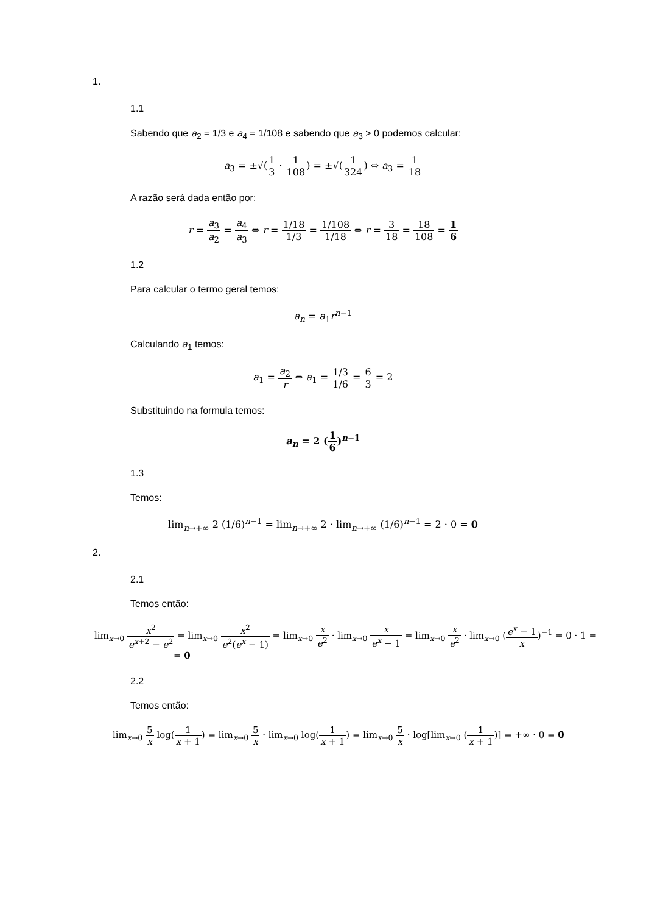1.
1.1
Sabendo que a<sub>2</sub> = 1/3 e a<sub>4</sub> = 1/108 e sabendo que a<sub>3</sub> > 0 podemos calcular:
a<sub>3</sub> = ±√(1 3 · 1 108) = ±√(1 324) ⇔ a<sub>3</sub> = 1 18
A razão será dada então por:
r = a<sub>3</sub> a<sub>2</sub> = a<sub>4</sub> a<sub>3</sub> ⇔ r = 1/18 1/3 = 1/108 1/18 ⇔ r = 3 18 = 18 108 = 1 6
1.2
Para calcular o termo geral temos:
a<sub>n</sub> = a<sub>1</sub>r<sup>n−1</sup>
Calculando a<sub>1</sub> temos:
a<sub>1</sub> = a<sub>2</sub> r ⇔ a<sub>1</sub> = 1/3 1/6 = 6 3 = 2
Substituindo na formula temos:
a<sub>n</sub> = 2 (1 6)<sup>n−1</sup>
1.3
Temos:
lim<sub>n→+∞</sub> 2 (1/6)<sup>n−1</sup> = lim<sub>n→+∞</sub> 2 · lim<sub>n→+∞</sub> (1/6)<sup>n−1</sup> = 2 · 0 = 0
2.
2.1
Temos então:
lim<sub>x→0</sub> x<sup>2</sup> e<sup>x+2</sup> − e<sup>2</sup> = lim<sub>x→0</sub> x<sup>2</sup> e<sup>2</sup>(e<sup>x</sup> − 1) = lim<sub>x→0</sub> x e<sup>2</sup> · lim<sub>x→0</sub> x e<sup>x</sup> − 1 = lim<sub>x→0</sub> x e<sup>2</sup> · lim<sub>x→0</sub> (e<sup>x</sup> − 1 x)<sup>−1</sup> = 0 · 1 =
= 0
2.2
Temos então:
lim<sub>x→0</sub> 5 x log(1 x + 1) = lim<sub>x→0</sub> 5 x · lim<sub>x→0</sub> log(1 x + 1) = lim<sub>x→0</sub> 5 x · log[lim<sub>x→0</sub> (1 x + 1)] = +∞ · 0 = 0